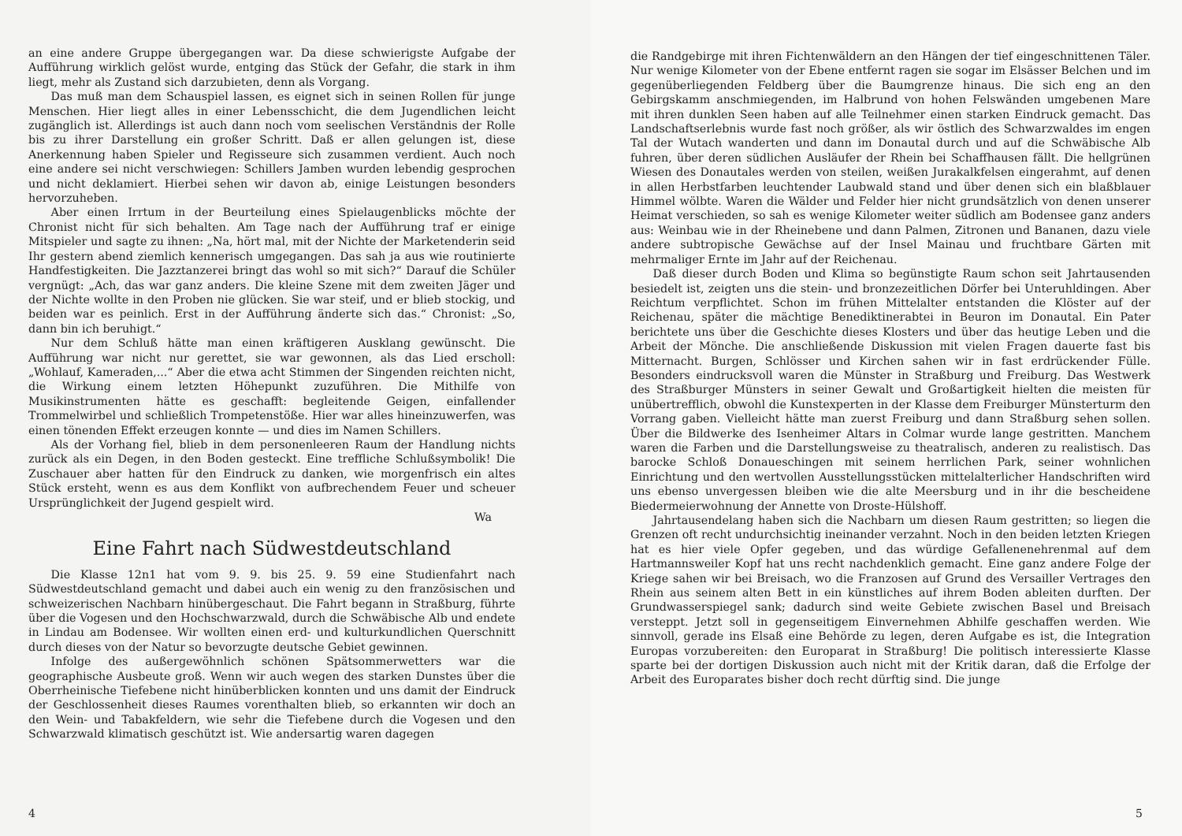an eine andere Gruppe übergegangen war. Da diese schwierigste Aufgabe der Aufführung wirklich gelöst wurde, entging das Stück der Gefahr, die stark in ihm liegt, mehr als Zustand sich darzubieten, denn als Vorgang.
Das muß man dem Schauspiel lassen, es eignet sich in seinen Rollen für junge Menschen. Hier liegt alles in einer Lebensschicht, die dem Jugendlichen leicht zugänglich ist. Allerdings ist auch dann noch vom seelischen Verständnis der Rolle bis zu ihrer Darstellung ein großer Schritt. Daß er allen gelungen ist, diese Anerkennung haben Spieler und Regisseure sich zusammen verdient. Auch noch eine andere sei nicht verschwiegen: Schillers Jamben wurden lebendig gesprochen und nicht deklamiert. Hierbei sehen wir davon ab, einige Leistungen besonders hervorzuheben.
Aber einen Irrtum in der Beurteilung eines Spielaugenblicks möchte der Chronist nicht für sich behalten. Am Tage nach der Aufführung traf er einige Mitspieler und sagte zu ihnen: „Na, hört mal, mit der Nichte der Marketenderin seid Ihr gestern abend ziemlich kennerisch umgegangen. Das sah ja aus wie routinierte Handfestigkeiten. Die Jazztanzerei bringt das wohl so mit sich?“ Darauf die Schüler vergnügt: „Ach, das war ganz anders. Die kleine Szene mit dem zweiten Jäger und der Nichte wollte in den Proben nie glücken. Sie war steif, und er blieb stockig, und beiden war es peinlich. Erst in der Aufführung änderte sich das.“ Chronist: „So, dann bin ich beruhigt.“
Nur dem Schluß hätte man einen kräftigeren Ausklang gewünscht. Die Aufführung war nicht nur gerettet, sie war gewonnen, als das Lied erscholl: „Wohlauf, Kameraden,...“ Aber die etwa acht Stimmen der Singenden reichten nicht, die Wirkung einem letzten Höhepunkt zuzuführen. Die Mithilfe von Musikinstrumenten hätte es geschafft: begleitende Geigen, einfallender Trommelwirbel und schließlich Trompetenstöße. Hier war alles hineinzuwerfen, was einen tönenden Effekt erzeugen konnte — und dies im Namen Schillers.
Als der Vorhang fiel, blieb in dem personenleeren Raum der Handlung nichts zurück als ein Degen, in den Boden gesteckt. Eine treffliche Schlußsymbolik! Die Zuschauer aber hatten für den Eindruck zu danken, wie morgenfrisch ein altes Stück ersteht, wenn es aus dem Konflikt von aufbrechendem Feuer und scheuer Ursprünglichkeit der Jugend gespielt wird.
Wa
Eine Fahrt nach Südwestdeutschland
Die Klasse 12n1 hat vom 9. 9. bis 25. 9. 59 eine Studienfahrt nach Südwestdeutschland gemacht und dabei auch ein wenig zu den französischen und schweizerischen Nachbarn hinübergeschaut. Die Fahrt begann in Straßburg, führte über die Vogesen und den Hochschwarzwald, durch die Schwäbische Alb und endete in Lindau am Bodensee. Wir wollten einen erd- und kulturkundlichen Querschnitt durch dieses von der Natur so bevorzugte deutsche Gebiet gewinnen.
Infolge des außergewöhnlich schönen Spätsommerwetters war die geographische Ausbeute groß. Wenn wir auch wegen des starken Dunstes über die Oberrheinische Tiefebene nicht hinüberblicken konnten und uns damit der Eindruck der Geschlossenheit dieses Raumes vorenthalten blieb, so erkannten wir doch an den Wein- und Tabakfeldern, wie sehr die Tiefebene durch die Vogesen und den Schwarzwald klimatisch geschützt ist. Wie andersartig waren dagegen
4
die Randgebirge mit ihren Fichtenwäldern an den Hängen der tief eingeschnittenen Täler. Nur wenige Kilometer von der Ebene entfernt ragen sie sogar im Elsässer Belchen und im gegenüberliegenden Feldberg über die Baumgrenze hinaus. Die sich eng an den Gebirgskamm anschmiegenden, im Halbrund von hohen Felswänden umgebenen Mare mit ihren dunklen Seen haben auf alle Teilnehmer einen starken Eindruck gemacht. Das Landschaftserlebnis wurde fast noch größer, als wir östlich des Schwarzwaldes im engen Tal der Wutach wanderten und dann im Donautal durch und auf die Schwäbische Alb fuhren, über deren südlichen Ausläufer der Rhein bei Schaffhausen fällt. Die hellgrünen Wiesen des Donautales werden von steilen, weißen Jurakalkfelsen eingerahmt, auf denen in allen Herbstfarben leuchtender Laubwald stand und über denen sich ein blaßblauer Himmel wölbte. Waren die Wälder und Felder hier nicht grundsätzlich von denen unserer Heimat verschieden, so sah es wenige Kilometer weiter südlich am Bodensee ganz anders aus: Weinbau wie in der Rheinebene und dann Palmen, Zitronen und Bananen, dazu viele andere subtropische Gewächse auf der Insel Mainau und fruchtbare Gärten mit mehrmaliger Ernte im Jahr auf der Reichenau.
Daß dieser durch Boden und Klima so begünstigte Raum schon seit Jahrtausenden besiedelt ist, zeigten uns die stein- und bronzezeitlichen Dörfer bei Unteruhldingen. Aber Reichtum verpflichtet. Schon im frühen Mittelalter entstanden die Klöster auf der Reichenau, später die mächtige Benediktinerabtei in Beuron im Donautal. Ein Pater berichtete uns über die Geschichte dieses Klosters und über das heutige Leben und die Arbeit der Mönche. Die anschließende Diskussion mit vielen Fragen dauerte fast bis Mitternacht. Burgen, Schlösser und Kirchen sahen wir in fast erdrückender Fülle. Besonders eindrucksvoll waren die Münster in Straßburg und Freiburg. Das Westwerk des Straßburger Münsters in seiner Gewalt und Großartigkeit hielten die meisten für unübertrefflich, obwohl die Kunstexperten in der Klasse dem Freiburger Münsterturm den Vorrang gaben. Vielleicht hätte man zuerst Freiburg und dann Straßburg sehen sollen. Über die Bildwerke des Isenheimer Altars in Colmar wurde lange gestritten. Manchem waren die Farben und die Darstellungsweise zu theatralisch, anderen zu realistisch. Das barocke Schloß Donaueschingen mit seinem herrlichen Park, seiner wohnlichen Einrichtung und den wertvollen Ausstellungsstücken mittelalterlicher Handschriften wird uns ebenso unvergessen bleiben wie die alte Meersburg und in ihr die bescheidene Biedermeierwohnung der Annette von Droste-Hülshoff.
Jahrtausendelang haben sich die Nachbarn um diesen Raum gestritten; so liegen die Grenzen oft recht undurchsichtig ineinander verzahnt. Noch in den beiden letzten Kriegen hat es hier viele Opfer gegeben, und das würdige Gefallenenehrenmal auf dem Hartmannsweiler Kopf hat uns recht nachdenklich gemacht. Eine ganz andere Folge der Kriege sahen wir bei Breisach, wo die Franzosen auf Grund des Versailler Vertrages den Rhein aus seinem alten Bett in ein künstliches auf ihrem Boden ableiten durften. Der Grundwasserspiegel sank; dadurch sind weite Gebiete zwischen Basel und Breisach versteppt. Jetzt soll in gegenseitigem Einvernehmen Abhilfe geschaffen werden. Wie sinnvoll, gerade ins Elsaß eine Behörde zu legen, deren Aufgabe es ist, die Integration Europas vorzubereiten: den Europarat in Straßburg! Die politisch interessierte Klasse sparte bei der dortigen Diskussion auch nicht mit der Kritik daran, daß die Erfolge der Arbeit des Europarates bisher doch recht dürftig sind. Die junge
5